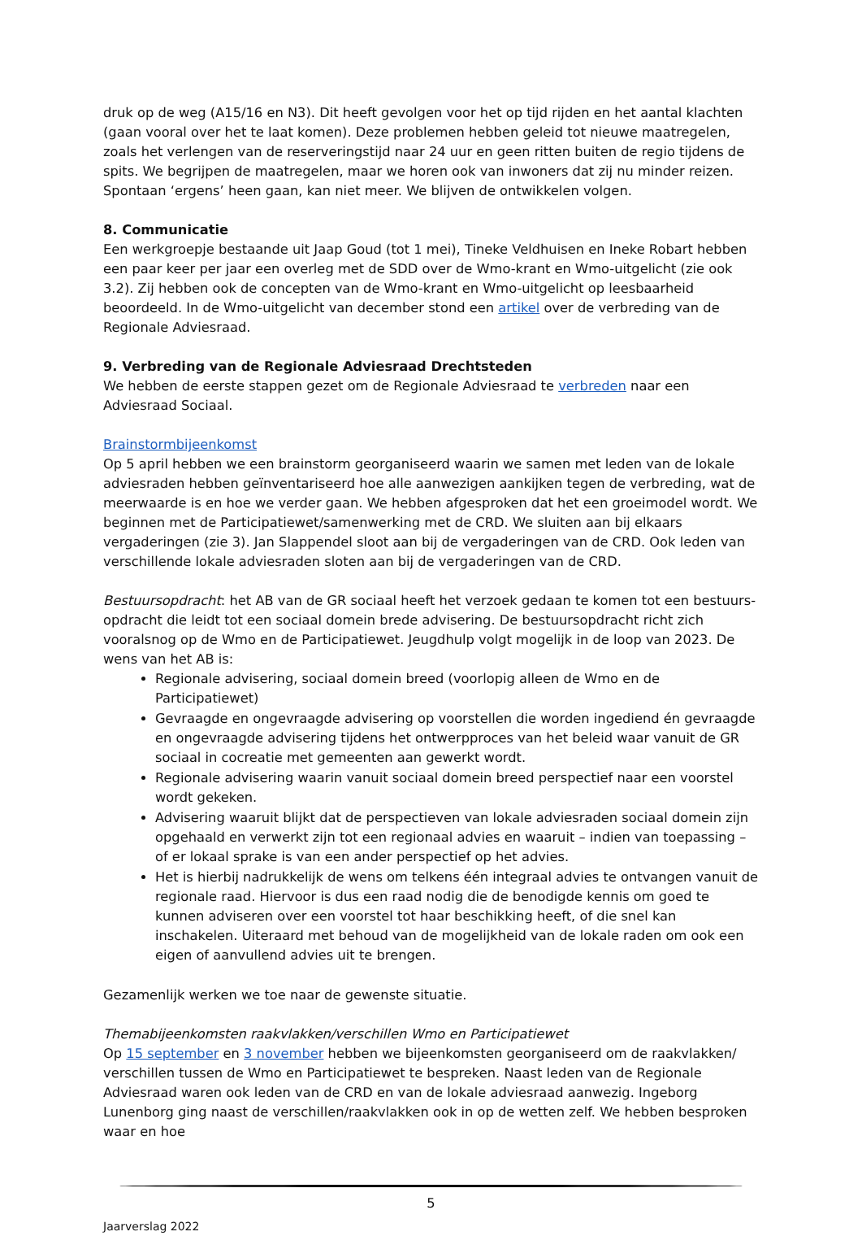druk op de weg (A15/16 en N3). Dit heeft gevolgen voor het op tijd rijden en het aantal klachten (gaan vooral over het te laat komen). Deze problemen hebben geleid tot nieuwe maatregelen, zoals het verlengen van de reserveringstijd naar 24 uur en geen ritten buiten de regio tijdens de spits. We begrijpen de maatregelen, maar we horen ook van inwoners dat zij nu minder reizen. Spontaan ‘ergens’ heen gaan, kan niet meer. We blijven de ontwikkelen volgen.
8. Communicatie
Een werkgroepje bestaande uit Jaap Goud (tot 1 mei), Tineke Veldhuisen en Ineke Robart hebben een paar keer per jaar een overleg met de SDD over de Wmo-krant en Wmo-uitgelicht (zie ook 3.2). Zij hebben ook de concepten van de Wmo-krant en Wmo-uitgelicht op leesbaarheid beoordeeld. In de Wmo-uitgelicht van december stond een artikel over de verbreding van de Regionale Adviesraad.
9. Verbreding van de Regionale Adviesraad Drechtsteden
We hebben de eerste stappen gezet om de Regionale Adviesraad te verbreden naar een Adviesraad Sociaal.
Brainstormbijeenkomst
Op 5 april hebben we een brainstorm georganiseerd waarin we samen met leden van de lokale adviesraden hebben geïnventariseerd hoe alle aanwezigen aankijken tegen de verbreding, wat de meerwaarde is en hoe we verder gaan. We hebben afgesproken dat het een groeimodel wordt. We beginnen met de Participatiewet/samenwerking met de CRD. We sluiten aan bij elkaars vergaderingen (zie 3). Jan Slappendel sloot aan bij de vergaderingen van de CRD. Ook leden van verschillende lokale adviesraden sloten aan bij de vergaderingen van de CRD.
Bestuursopdracht: het AB van de GR sociaal heeft het verzoek gedaan te komen tot een bestuurs-opdracht die leidt tot een sociaal domein brede advisering. De bestuursopdracht richt zich vooralsnog op de Wmo en de Participatiewet. Jeugdhulp volgt mogelijk in de loop van 2023. De wens van het AB is:
Regionale advisering, sociaal domein breed (voorlopig alleen de Wmo en de Participatiewet)
Gevraagde en ongevraagde advisering op voorstellen die worden ingediend én gevraagde en ongevraagde advisering tijdens het ontwerpproces van het beleid waar vanuit de GR sociaal in cocreatie met gemeenten aan gewerkt wordt.
Regionale advisering waarin vanuit sociaal domein breed perspectief naar een voorstel wordt gekeken.
Advisering waaruit blijkt dat de perspectieven van lokale adviesraden sociaal domein zijn opgehaald en verwerkt zijn tot een regionaal advies en waaruit – indien van toepassing – of er lokaal sprake is van een ander perspectief op het advies.
Het is hierbij nadrukkelijk de wens om telkens één integraal advies te ontvangen vanuit de regionale raad. Hiervoor is dus een raad nodig die de benodigde kennis om goed te kunnen adviseren over een voorstel tot haar beschikking heeft, of die snel kan inschakelen. Uiteraard met behoud van de mogelijkheid van de lokale raden om ook een eigen of aanvullend advies uit te brengen.
Gezamenlijk werken we toe naar de gewenste situatie.
Themabijeenkomsten raakvlakken/verschillen Wmo en Participatiewet
Op 15 september en 3 november hebben we bijeenkomsten georganiseerd om de raakvlakken/ verschillen tussen de Wmo en Participatiewet te bespreken. Naast leden van de Regionale Adviesraad waren ook leden van de CRD en van de lokale adviesraad aanwezig. Ingeborg Lunenborg ging naast de verschillen/raakvlakken ook in op de wetten zelf. We hebben besproken waar en hoe
5
Jaarverslag 2022